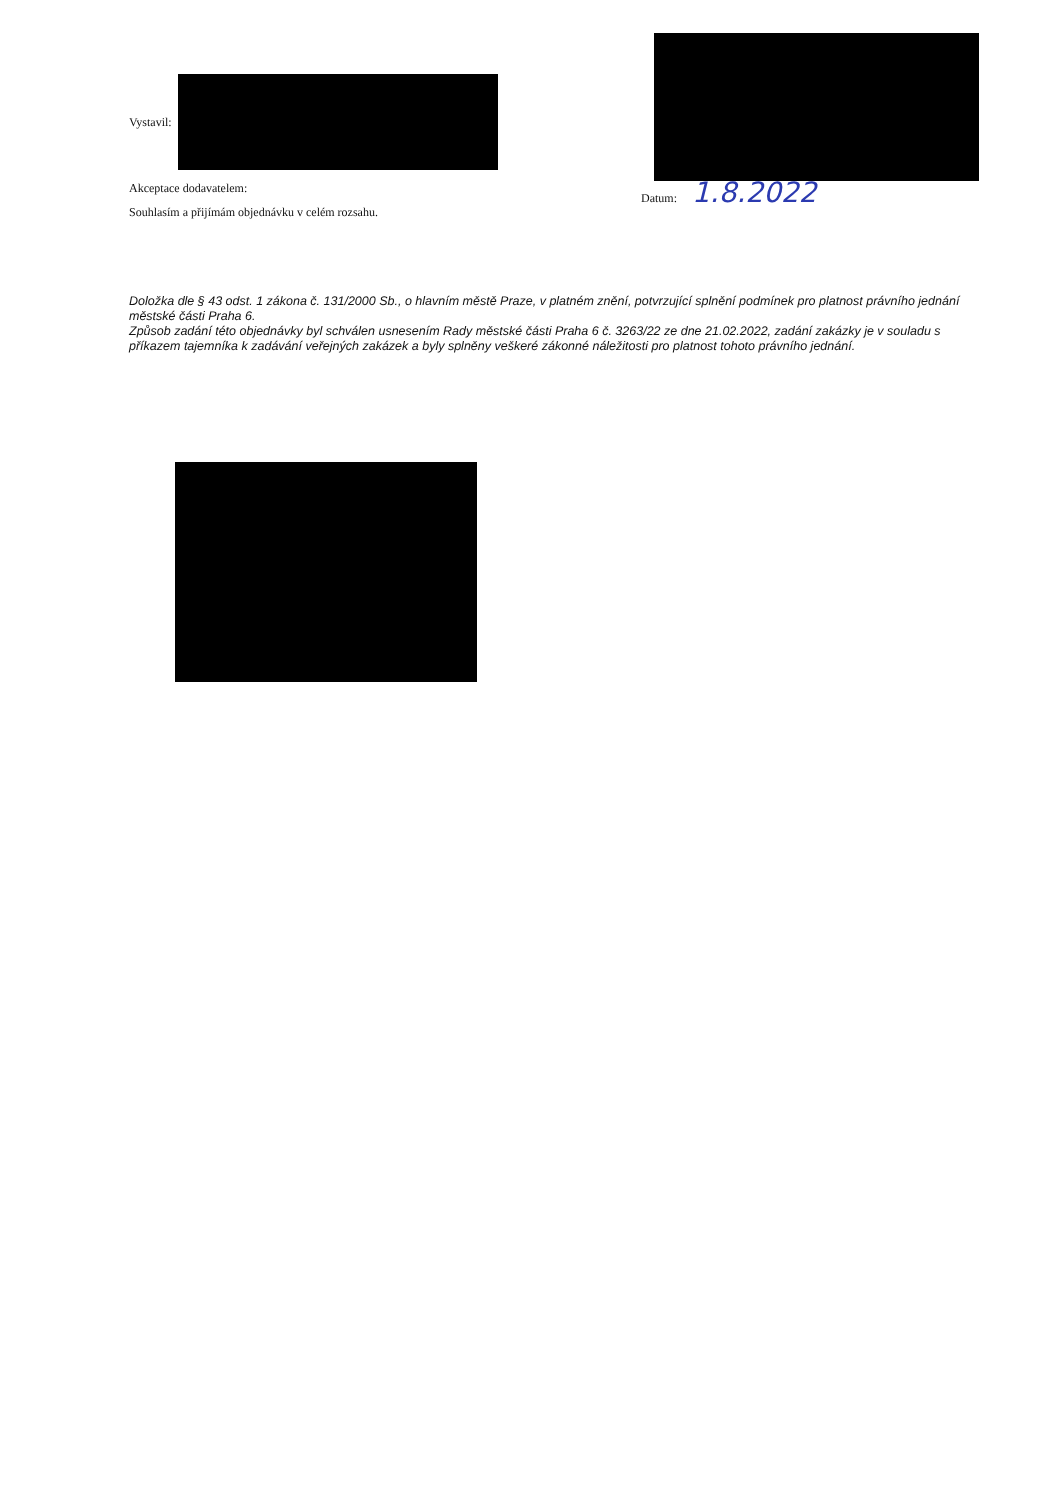Vystavil:
Akceptace dodavatelem:
Souhlasím a přijímám objednávku v celém rozsahu.
Datum: 1.8.2022
Doložka dle § 43 odst. 1 zákona č. 131/2000 Sb., o hlavním městě Praze, v platném znění, potvrzující splnění podmínek pro platnost právního jednání městské části Praha 6.
Způsob zadání této objednávky byl schválen usnesením Rady městské části Praha 6 č. 3263/22 ze dne 21.02.2022, zadání zakázky je v souladu s příkazem tajemníka k zadávání veřejných zakázek a byly splněny veškeré zákonné náležitosti pro platnost tohoto právního jednání.